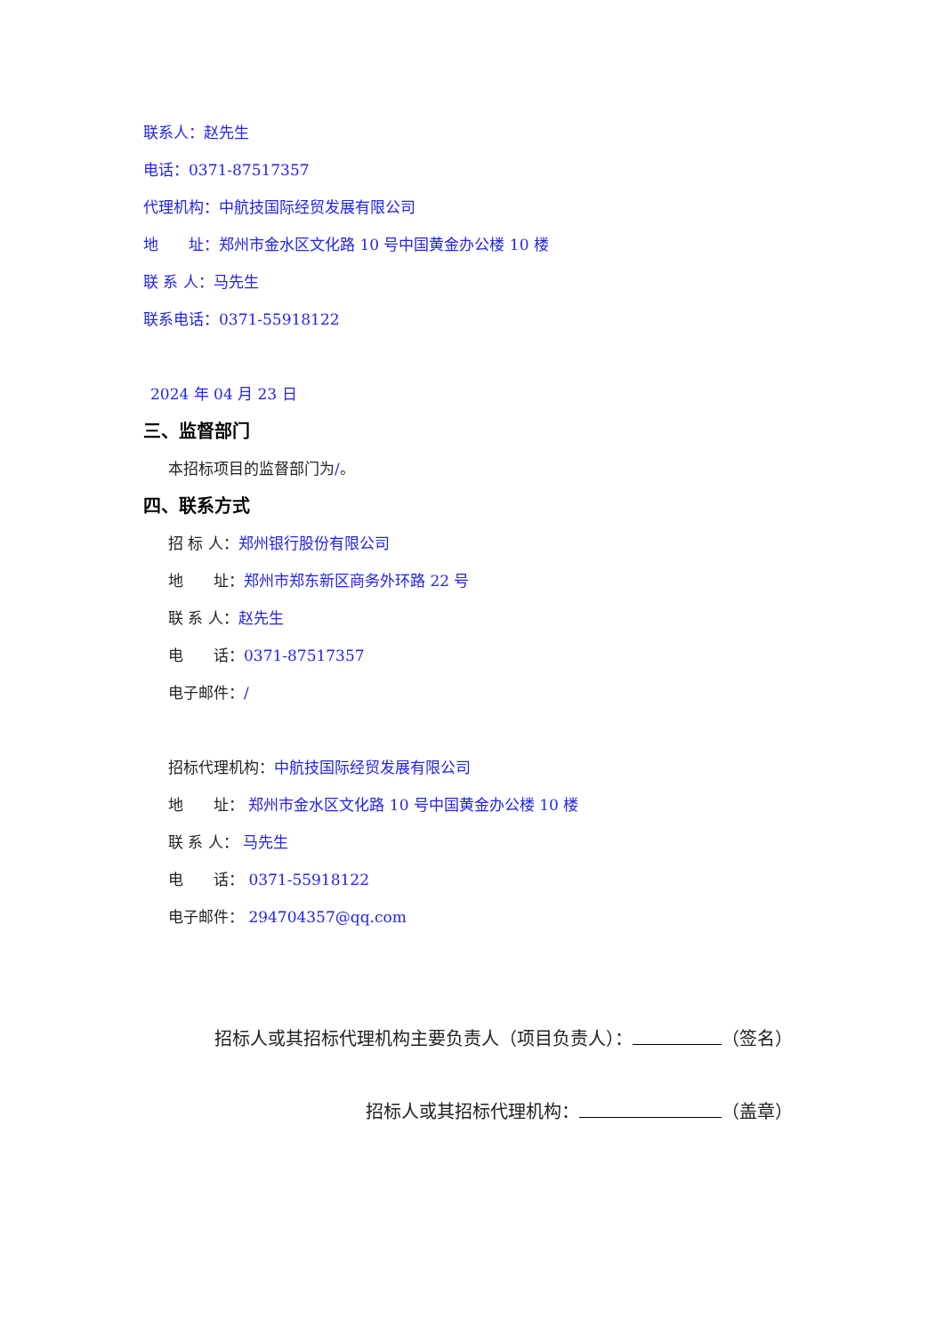联系人：赵先生
电话：0371-87517357
代理机构：中航技国际经贸发展有限公司
地　　址：郑州市金水区文化路 10 号中国黄金办公楼 10 楼
联 系 人：马先生
联系电话：0371-55918122
2024 年 04 月 23 日
三、监督部门
本招标项目的监督部门为/。
四、联系方式
招 标 人：郑州银行股份有限公司
地　　址：郑州市郑东新区商务外环路 22 号
联 系 人：赵先生
电　　话：0371-87517357
电子邮件：/
招标代理机构：中航技国际经贸发展有限公司
地　　址： 郑州市金水区文化路 10 号中国黄金办公楼 10 楼
联 系 人： 马先生
电　　话： 0371-55918122
电子邮件： 294704357@qq.com
招标人或其招标代理机构主要负责人（项目负责人）： （签名）
招标人或其招标代理机构： （盖章）